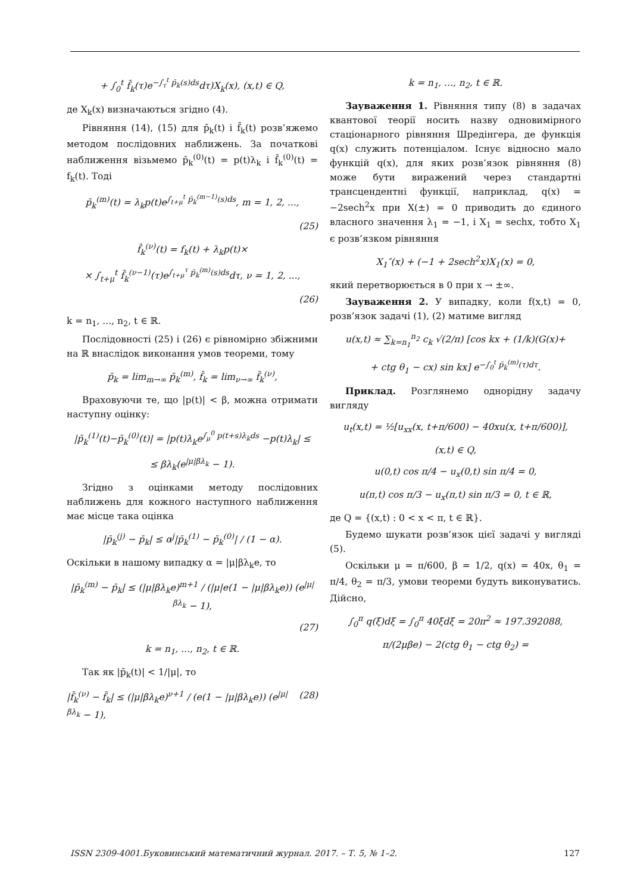+ ∫<sub>0</sub><sup>t</sup> f̄<sub>k</sub>(τ)e<sup>−∫<sub>τ</sub><sup>t</sup> p̄<sub>k</sub>(s)ds</sup>dτ)X<sub>k</sub>(x), (x,t) ∈ Q,
де X<sub>k</sub>(x) визначаються згідно (4).
Рівняння (14), (15) для p̄<sub>k</sub>(t) і f̄<sub>k</sub>(t) розв’яжемо методом послідовних наближень. За початкові наближення візьмемо p̄<sub>k</sub><sup>(0)</sup>(t) = p(t)λ<sub>k</sub> і f̄<sub>k</sub><sup>(0)</sup>(t) = f<sub>k</sub>(t). Тоді
p̄<sub>k</sub><sup>(m)</sup>(t) = λ<sub>k</sub>p(t)e<sup>∫<sub>t+μ</sub><sup>t</sup> p̄<sub>k</sub><sup>(m−1)</sup>(s)ds</sup>, m = 1, 2, ...,
(25)
f̄<sub>k</sub><sup>(ν)</sup>(t) = f<sub>k</sub>(t) + λ<sub>k</sub>p(t)×
× ∫<sub>t+μ</sub><sup>t</sup> f̄<sub>k</sub><sup>(ν−1)</sup>(τ)e<sup>∫<sub>t+μ</sub><sup>τ</sup> p̄<sub>k</sub><sup>(m)</sup>(s)ds</sup>dτ, ν = 1, 2, ...,
(26)
k = n<sub>1</sub>, ..., n<sub>2</sub>, t ∈ ℝ.
Послідовності (25) і (26) є рівномірно збіжними на ℝ внаслідок виконання умов теореми, тому
p̄<sub>k</sub> = lim<sub>m→∞</sub> p̄<sub>k</sub><sup>(m)</sup>, f̄<sub>k</sub> = lim<sub>ν→∞</sub> f̄<sub>k</sub><sup>(ν)</sup>,
Враховуючи те, що |p(t)| < β, можна отримати наступну оцінку:
|p̄<sub>k</sub><sup>(1)</sup>(t)−p̄<sub>k</sub><sup>(0)</sup>(t)| = |p(t)λ<sub>k</sub>e<sup>∫<sub>μ</sub><sup>0</sup> p(t+s)λ<sub>k</sub>ds</sup> −p(t)λ<sub>k</sub>| ≤
≤ βλ<sub>k</sub>(e<sup>|μ|βλ<sub>k</sub></sup> − 1).
Згідно з оцінками методу послідовних наближень для кожного наступного наближення має місце така оцінка
|p̄<sub>k</sub><sup>(j)</sup> − p̄<sub>k</sub>| ≤ α<sup>j</sup>|p̄<sub>k</sub><sup>(1)</sup> − p̄<sub>k</sub><sup>(0)</sup>| / (1 − α).
Оскільки в нашому випадку α = |μ|βλ<sub>k</sub>e, то
|p̄<sub>k</sub><sup>(m)</sup> − p̄<sub>k</sub>| ≤ (|μ|βλ<sub>k</sub>e)<sup>m+1</sup> / (|μ|e(1 − |μ|βλ<sub>k</sub>e)) (e<sup>|μ|βλ<sub>k</sub></sup> − 1),
(27)
k = n<sub>1</sub>, ..., n<sub>2</sub>, t ∈ ℝ.
Так як |p̄<sub>k</sub>(t)| < 1/|μ|, то
|f̄<sub>k</sub><sup>(ν)</sup> − f̄<sub>k</sub>| ≤ (|μ|βλ<sub>k</sub>e)<sup>ν+1</sup> / (e(1 − |μ|βλ<sub>k</sub>e)) (e<sup>|μ|βλ<sub>k</sub></sup> − 1), (28)
k = n<sub>1</sub>, ..., n<sub>2</sub>, t ∈ ℝ.
Зауваження 1. Рівняння типу (8) в задачах квантової теорії носить назву одновимірного стаціонарного рівняння Шредінгера, де функція q(x) служить потенціалом. Існує відносно мало функцій q(x), для яких розв’язок рівняння (8) може бути виражений через стандартні трансцендентні функції, наприклад, q(x) = −2sech<sup>2</sup>x при X(±) = 0 приводить до єдиного власного значення λ<sub>1</sub> = −1, і X<sub>1</sub> = sechx, тобто X<sub>1</sub> є розв’язком рівняння
X<sub>1</sub>″(x) + (−1 + 2sech<sup>2</sup>x)X<sub>1</sub>(x) = 0,
який перетворюється в 0 при x → ±∞.
Зауваження 2. У випадку, коли f(x,t) = 0, розв’язок задачі (1), (2) матиме вигляд
u(x,t) ≈ ∑<sub>k=n<sub>1</sub></sub><sup>n<sub>2</sub></sup> c<sub>k</sub> √(2/π) [cos kx + (1/k)(G(x)+
+ ctg θ<sub>1</sub> − cx) sin kx] e<sup>−∫<sub>0</sub><sup>t</sup> p̄<sub>k</sub><sup>(m)</sup>(τ)dτ</sup>.
Приклад. Розглянемо однорідну задачу вигляду
u<sub>t</sub>(x,t) = ½[u<sub>xx</sub>(x, t+π/600) − 40xu(x, t+π/600)],
(x,t) ∈ Q,
u(0,t) cos π/4 − u<sub>x</sub>(0,t) sin π/4 = 0,
u(π,t) cos π/3 − u<sub>x</sub>(π,t) sin π/3 = 0, t ∈ ℝ,
де Q = {(x,t) : 0 < x < π, t ∈ ℝ}.
Будемо шукати розв’язок цієї задачі у вигляді (5).
Оскільки μ = π/600, β = 1/2, q(x) = 40x, θ<sub>1</sub> = π/4, θ<sub>2</sub> = π/3, умови теореми будуть виконуватись. Дійсно,
∫<sub>0</sub><sup>π</sup> q(ξ)dξ = ∫<sub>0</sub><sup>π</sup> 40ξdξ = 20π<sup>2</sup> ≈ 197.392088,
π/(2μβe) − 2(ctg θ<sub>1</sub> − ctg θ<sub>2</sub>) =
ISSN 2309-4001.Буковинський математичний журнал. 2017. – Т. 5, № 1–2. 127